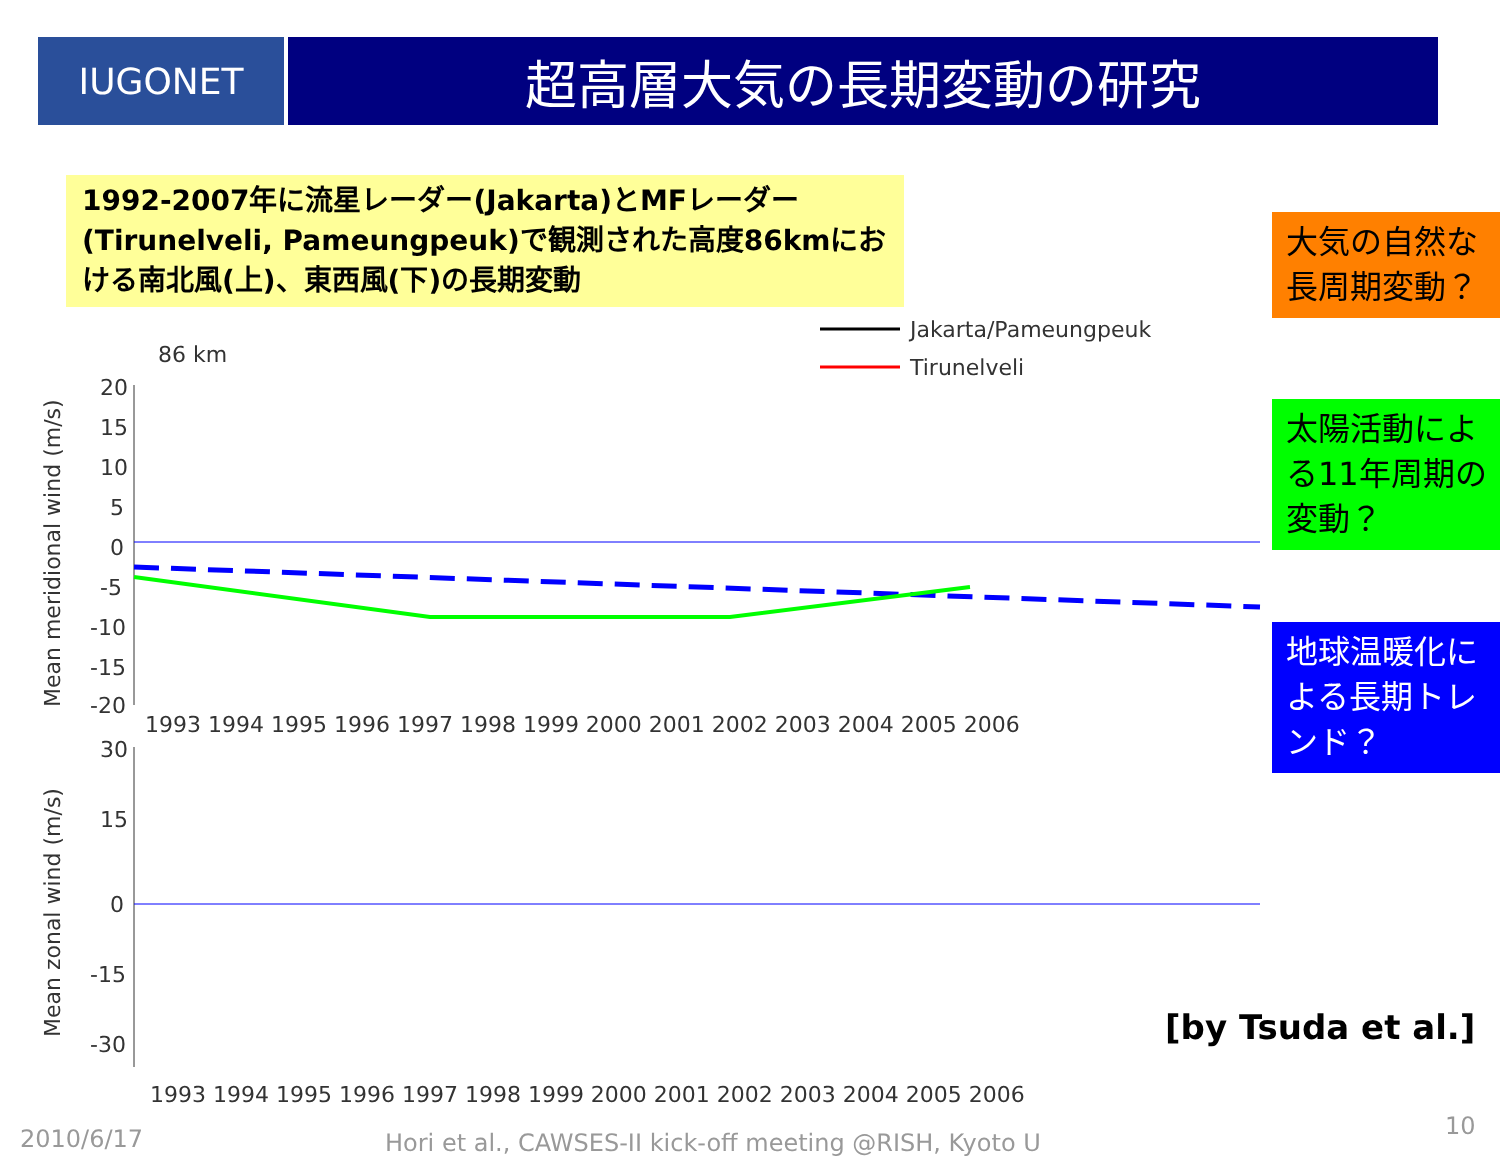IUGONET
超高層大気の長期変動の研究
1992-2007年に流星レーダー(Jakarta)とMFレーダー(Tirunelveli, Pameungpeuk)で観測された高度86kmにおける南北風(上)、東西風(下)の長期変動
大気の自然な長周期変動？
太陽活動による11年周期の変動？
地球温暖化による長期トレンド？
86 km
Jakarta/Pameungpeuk
Tirunelveli
20
15
10
5
0
-5
-10
-15
-20
Mean meridional wind (m/s)
1993 1994 1995 1996 1997 1998 1999 2000 2001 2002 2003 2004 2005 2006
30
15
0
-15
-30
Mean zonal wind (m/s)
1993 1994 1995 1996 1997 1998 1999 2000 2001 2002 2003 2004 2005 2006
[by Tsuda et al.]
2010/6/17
Hori et al., CAWSES-II kick-off meeting @RISH, Kyoto U
10